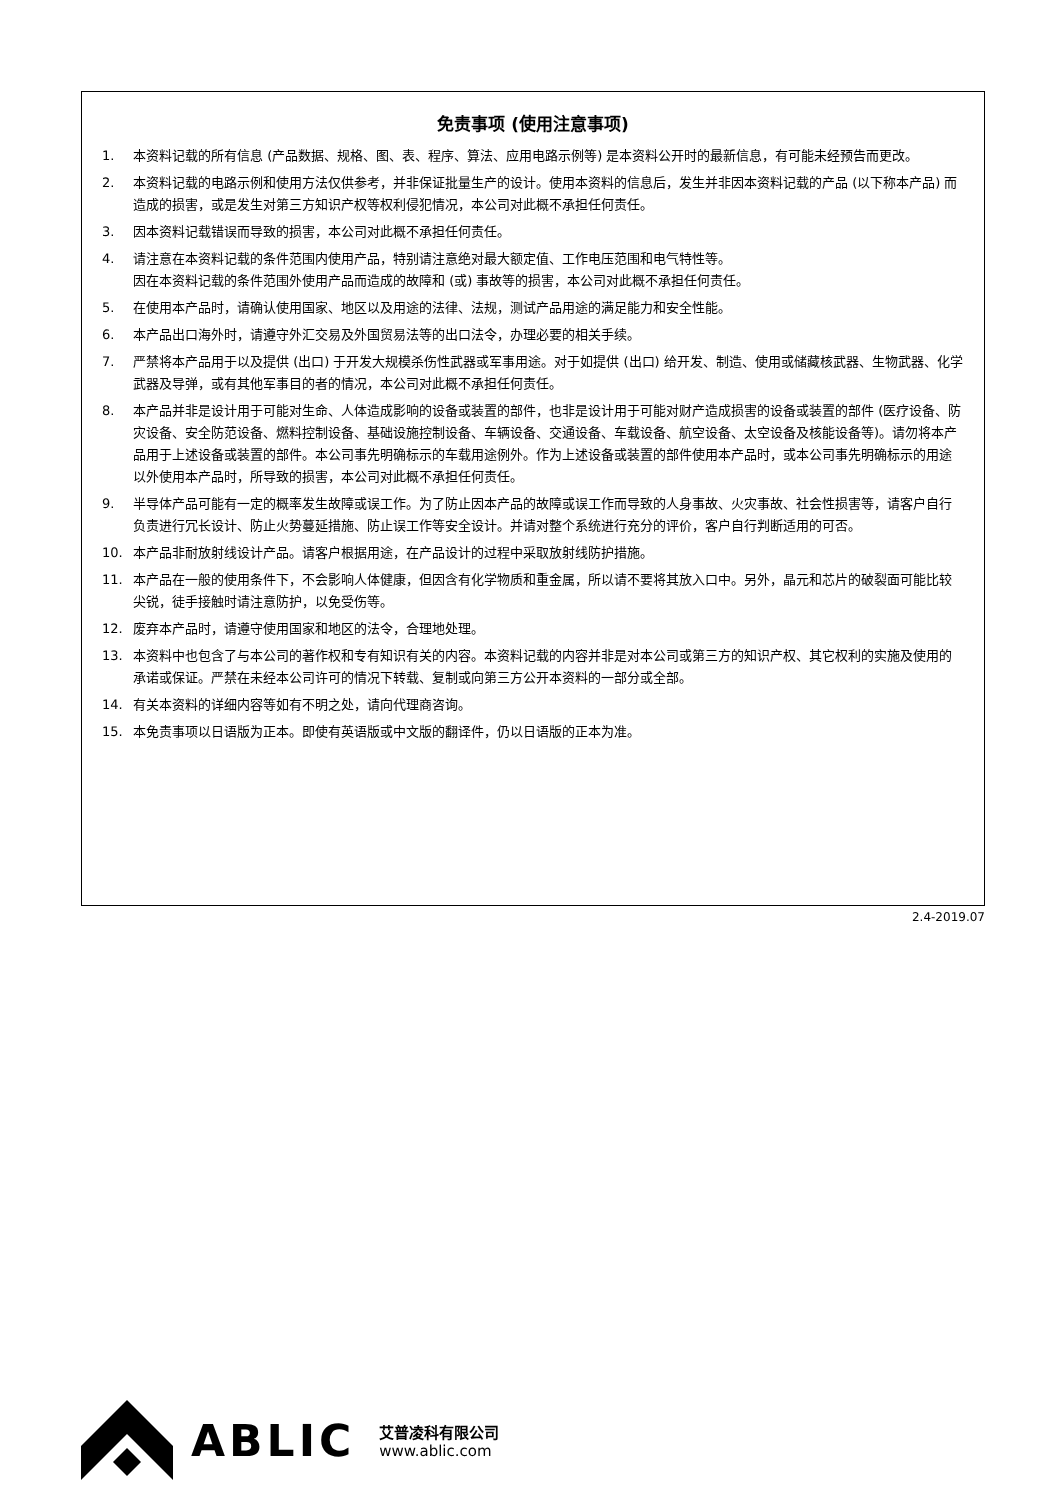免责事项 (使用注意事项)
1. 本资料记载的所有信息 (产品数据、规格、图、表、程序、算法、应用电路示例等) 是本资料公开时的最新信息，有可能未经预告而更改。
2. 本资料记载的电路示例和使用方法仅供参考，并非保证批量生产的设计。使用本资料的信息后，发生并非因本资料记载的产品 (以下称本产品) 而造成的损害，或是发生对第三方知识产权等权利侵犯情况，本公司对此概不承担任何责任。
3. 因本资料记载错误而导致的损害，本公司对此概不承担任何责任。
4. 请注意在本资料记载的条件范围内使用产品，特别请注意绝对最大额定值、工作电压范围和电气特性等。
因在本资料记载的条件范围外使用产品而造成的故障和 (或) 事故等的损害，本公司对此概不承担任何责任。
5. 在使用本产品时，请确认使用国家、地区以及用途的法律、法规，测试产品用途的满足能力和安全性能。
6. 本产品出口海外时，请遵守外汇交易及外国贸易法等的出口法令，办理必要的相关手续。
7. 严禁将本产品用于以及提供 (出口) 于开发大规模杀伤性武器或军事用途。对于如提供 (出口) 给开发、制造、使用或储藏核武器、生物武器、化学武器及导弹，或有其他军事目的者的情况，本公司对此概不承担任何责任。
8. 本产品并非是设计用于可能对生命、人体造成影响的设备或装置的部件，也非是设计用于可能对财产造成损害的设备或装置的部件 (医疗设备、防灾设备、安全防范设备、燃料控制设备、基础设施控制设备、车辆设备、交通设备、车载设备、航空设备、太空设备及核能设备等)。请勿将本产品用于上述设备或装置的部件。本公司事先明确标示的车载用途例外。作为上述设备或装置的部件使用本产品时，或本公司事先明确标示的用途以外使用本产品时，所导致的损害，本公司对此概不承担任何责任。
9. 半导体产品可能有一定的概率发生故障或误工作。为了防止因本产品的故障或误工作而导致的人身事故、火灾事故、社会性损害等，请客户自行负责进行冗长设计、防止火势蔓延措施、防止误工作等安全设计。并请对整个系统进行充分的评价，客户自行判断适用的可否。
10. 本产品非耐放射线设计产品。请客户根据用途，在产品设计的过程中采取放射线防护措施。
11. 本产品在一般的使用条件下，不会影响人体健康，但因含有化学物质和重金属，所以请不要将其放入口中。另外，晶元和芯片的破裂面可能比较尖锐，徒手接触时请注意防护，以免受伤等。
12. 废弃本产品时，请遵守使用国家和地区的法令，合理地处理。
13. 本资料中也包含了与本公司的著作权和专有知识有关的内容。本资料记载的内容并非是对本公司或第三方的知识产权、其它权利的实施及使用的承诺或保证。严禁在未经本公司许可的情况下转载、复制或向第三方公开本资料的一部分或全部。
14. 有关本资料的详细内容等如有不明之处，请向代理商咨询。
15. 本免责事项以日语版为正本。即使有英语版或中文版的翻译件，仍以日语版的正本为准。
2.4-2019.07
ABLIC 艾普凌科有限公司
www.ablic.com